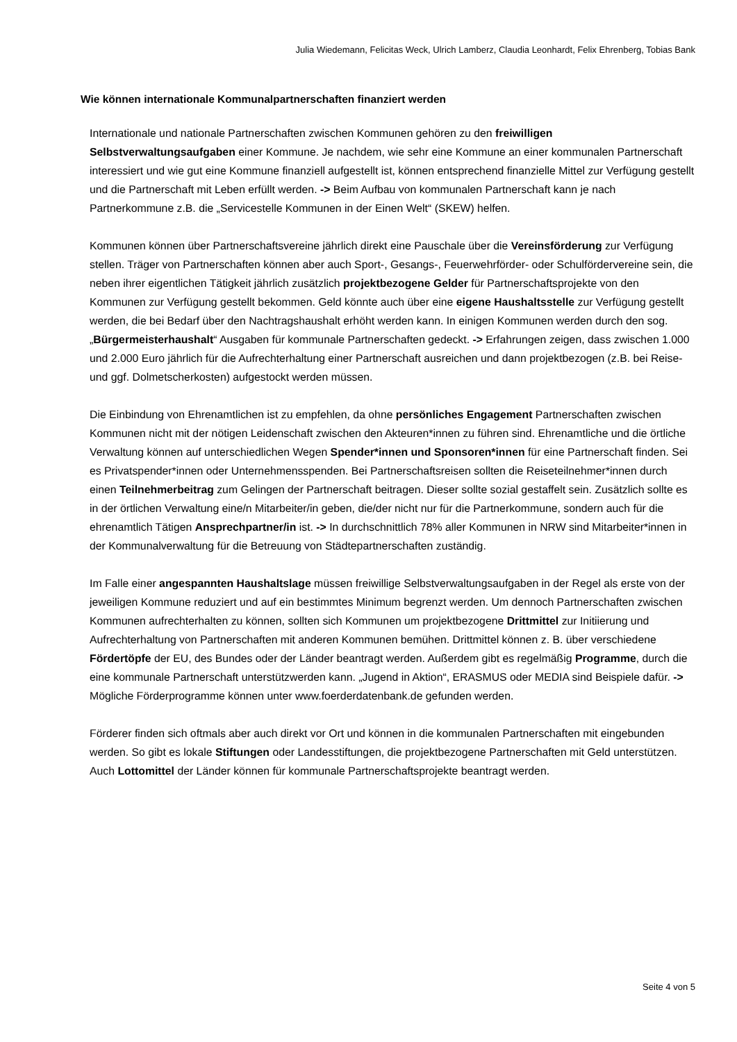Julia Wiedemann, Felicitas Weck, Ulrich Lamberz, Claudia Leonhardt, Felix Ehrenberg, Tobias Bank
Wie können internationale Kommunalpartnerschaften finanziert werden
Internationale und nationale Partnerschaften zwischen Kommunen gehören zu den freiwilligen Selbstverwaltungsaufgaben einer Kommune. Je nachdem, wie sehr eine Kommune an einer kommunalen Partnerschaft interessiert und wie gut eine Kommune finanziell aufgestellt ist, können entsprechend finanzielle Mittel zur Verfügung gestellt und die Partnerschaft mit Leben erfüllt werden. -> Beim Aufbau von kommunalen Partnerschaft kann je nach Partnerkommune z.B. die „Servicestelle Kommunen in der Einen Welt“ (SKEW) helfen.
Kommunen können über Partnerschaftsvereine jährlich direkt eine Pauschale über die Vereinsförderung zur Verfügung stellen. Träger von Partnerschaften können aber auch Sport-, Gesangs-, Feuerwehrförder- oder Schulfördervereine sein, die neben ihrer eigentlichen Tätigkeit jährlich zusätzlich projektbezogene Gelder für Partnerschaftsprojekte von den Kommunen zur Verfügung gestellt bekommen. Geld könnte auch über eine eigene Haushaltsstelle zur Verfügung gestellt werden, die bei Bedarf über den Nachtragshaushalt erhöht werden kann. In einigen Kommunen werden durch den sog. „Bürgermeisterhaushalt“ Ausgaben für kommunale Partnerschaften gedeckt. -> Erfahrungen zeigen, dass zwischen 1.000 und 2.000 Euro jährlich für die Aufrechterhaltung einer Partnerschaft ausreichen und dann projektbezogen (z.B. bei Reise- und ggf. Dolmetscherkosten) aufgestockt werden müssen.
Die Einbindung von Ehrenamtlichen ist zu empfehlen, da ohne persönliches Engagement Partnerschaften zwischen Kommunen nicht mit der nötigen Leidenschaft zwischen den Akteuren*innen zu führen sind. Ehrenamtliche und die örtliche Verwaltung können auf unterschiedlichen Wegen Spender*innen und Sponsoren*innen für eine Partnerschaft finden. Sei es Privatspender*innen oder Unternehmensspenden. Bei Partnerschaftsreisen sollten die Reiseteilnehmer*innen durch einen Teilnehmerbeitrag zum Gelingen der Partnerschaft beitragen. Dieser sollte sozial gestaffelt sein. Zusätzlich sollte es in der örtlichen Verwaltung eine/n Mitarbeiter/in geben, die/der nicht nur für die Partnerkommune, sondern auch für die ehrenamtlich Tätigen Ansprechpartner/in ist. -> In durchschnittlich 78% aller Kommunen in NRW sind Mitarbeiter*innen in der Kommunalverwaltung für die Betreuung von Städtepartnerschaften zuständig.
Im Falle einer angespannten Haushaltslage müssen freiwillige Selbstverwaltungsaufgaben in der Regel als erste von der jeweiligen Kommune reduziert und auf ein bestimmtes Minimum begrenzt werden. Um dennoch Partnerschaften zwischen Kommunen aufrechterhalten zu können, sollten sich Kommunen um projektbezogene Drittmittel zur Initiierung und Aufrechterhaltung von Partnerschaften mit anderen Kommunen bemühen. Drittmittel können z. B. über verschiedene Fördertöpfe der EU, des Bundes oder der Länder beantragt werden. Außerdem gibt es regelmäßig Programme, durch die eine kommunale Partnerschaft unterstützwerden kann. „Jugend in Aktion“, ERASMUS oder MEDIA sind Beispiele dafür. -> Mögliche Förderprogramme können unter www.foerderdatenbank.de gefunden werden.
Förderer finden sich oftmals aber auch direkt vor Ort und können in die kommunalen Partnerschaften mit eingebunden werden. So gibt es lokale Stiftungen oder Landesstiftungen, die projektbezogene Partnerschaften mit Geld unterstützen. Auch Lottomittel der Länder können für kommunale Partnerschaftsprojekte beantragt werden.
Seite 4 von 5